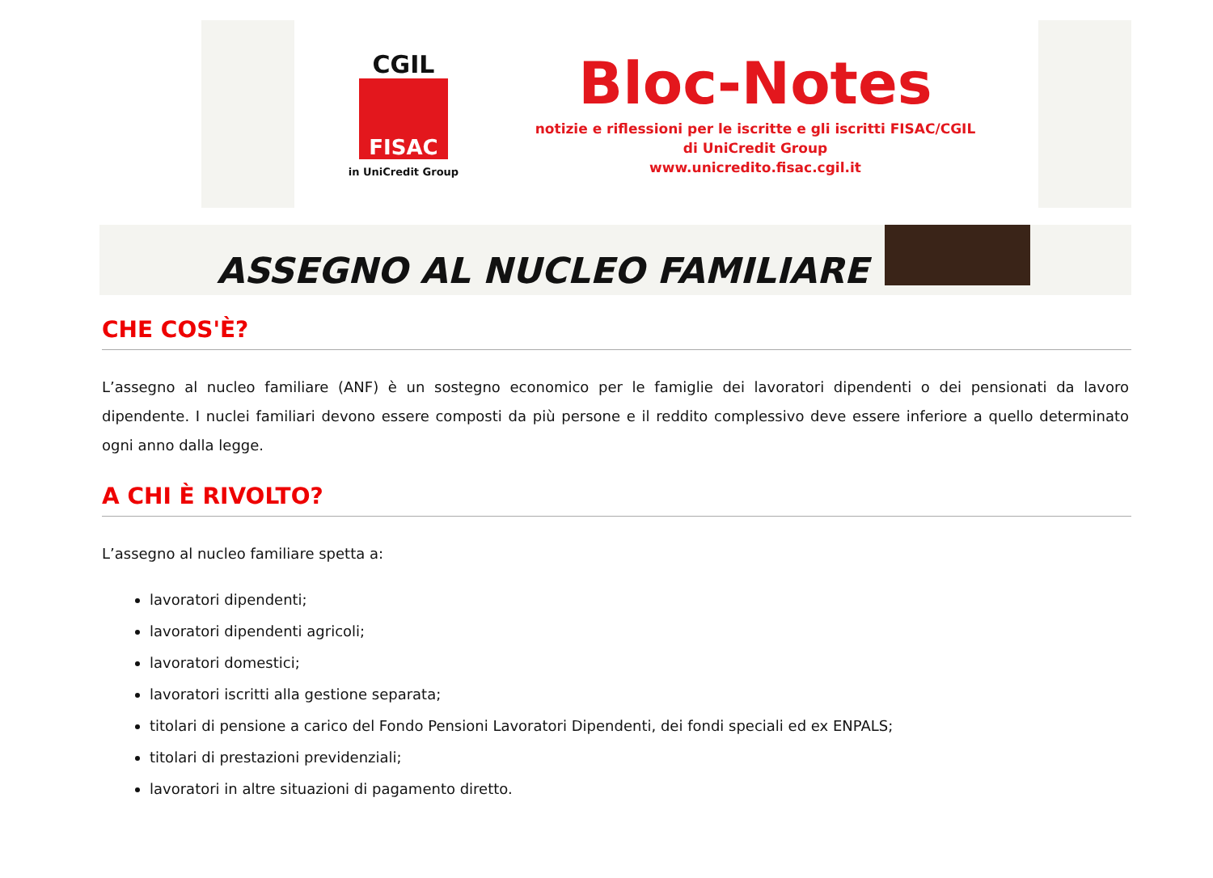CGIL
FISAC
in UniCredit Group
Bloc-Notes
notizie e riflessioni per le iscritte e gli iscritti FISAC/CGIL
di UniCredit Group
www.unicredito.fisac.cgil.it
ASSEGNO AL NUCLEO FAMILIARE
CHE COS'È?
L’assegno al nucleo familiare (ANF) è un sostegno economico per le famiglie dei lavoratori dipendenti o dei pensionati da lavoro dipendente. I nuclei familiari devono essere composti da più persone e il reddito complessivo deve essere inferiore a quello determinato ogni anno dalla legge.
A CHI È RIVOLTO?
L’assegno al nucleo familiare spetta a:
lavoratori dipendenti;
lavoratori dipendenti agricoli;
lavoratori domestici;
lavoratori iscritti alla gestione separata;
titolari di pensione a carico del Fondo Pensioni Lavoratori Dipendenti, dei fondi speciali ed ex ENPALS;
titolari di prestazioni previdenziali;
lavoratori in altre situazioni di pagamento diretto.